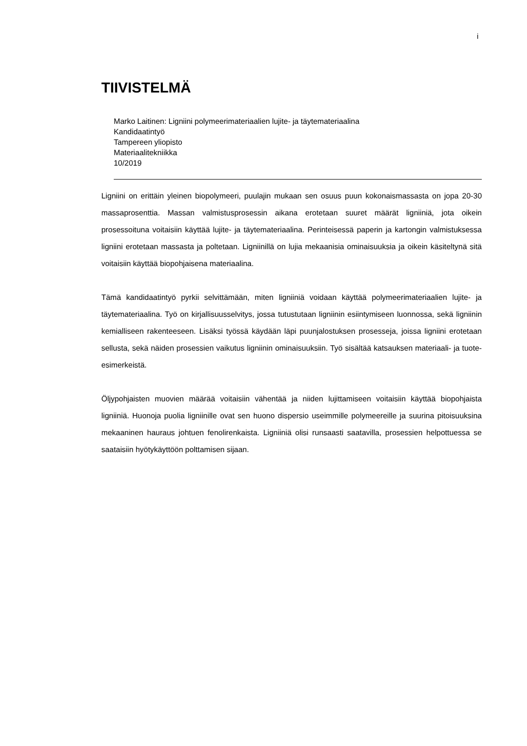i
TIIVISTELMÄ
Marko Laitinen: Ligniini polymeerimateriaalien lujite- ja täytemateriaalina
Kandidaatintyö
Tampereen yliopisto
Materiaalitekniikka
10/2019
Ligniini on erittäin yleinen biopolymeeri, puulajin mukaan sen osuus puun kokonaismassasta on jopa 20-30 massaprosenttia. Massan valmistusprosessin aikana erotetaan suuret määrät ligniiniä, jota oikein prosessoituna voitaisiin käyttää lujite- ja täytemateriaalina. Perinteisessä paperin ja kartongin valmistuksessa ligniini erotetaan massasta ja poltetaan. Ligniinillä on lujia mekaanisia ominaisuuksia ja oikein käsiteltynä sitä voitaisiin käyttää biopohjaisena materiaalina.
Tämä kandidaatintyö pyrkii selvittämään, miten ligniiniä voidaan käyttää polymeerimateriaalien lujite- ja täytemateriaalina. Työ on kirjallisuusselvitys, jossa tutustutaan ligniinin esiintymiseen luonnossa, sekä ligniinin kemialliseen rakenteeseen. Lisäksi työssä käydään läpi puunjalostuksen prosesseja, joissa ligniini erotetaan sellusta, sekä näiden prosessien vaikutus ligniinin ominaisuuksiin. Työ sisältää katsauksen materiaali- ja tuote-esimerkeistä.
Öljypohjaisten muovien määrää voitaisiin vähentää ja niiden lujittamiseen voitaisiin käyttää biopohjaista ligniiniä. Huonoja puolia ligniinille ovat sen huono dispersio useimmille polymeereille ja suurina pitoisuuksina mekaaninen hauraus johtuen fenolirenkaista. Ligniiniä olisi runsaasti saatavilla, prosessien helpottuessa se saataisiin hyötykäyttöön polttamisen sijaan.